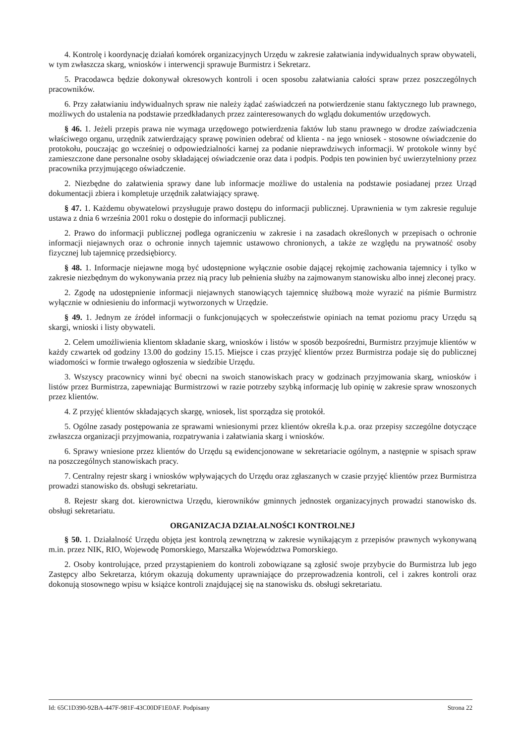4. Kontrolę i koordynację działań komórek organizacyjnych Urzędu w zakresie załatwiania indywidualnych spraw obywateli, w tym zwłaszcza skarg, wniosków i interwencji sprawuje Burmistrz i Sekretarz.
5. Pracodawca będzie dokonywał okresowych kontroli i ocen sposobu załatwiania całości spraw przez poszczególnych pracowników.
6. Przy załatwianiu indywidualnych spraw nie należy żądać zaświadczeń na potwierdzenie stanu faktycznego lub prawnego, możliwych do ustalenia na podstawie przedkładanych przez zainteresowanych do wglądu dokumentów urzędowych.
§ 46. 1. Jeżeli przepis prawa nie wymaga urzędowego potwierdzenia faktów lub stanu prawnego w drodze zaświadczenia właściwego organu, urzędnik zatwierdzający sprawę powinien odebrać od klienta - na jego wniosek - stosowne oświadczenie do protokołu, pouczając go wcześniej o odpowiedzialności karnej za podanie nieprawdziwych informacji. W protokole winny być zamieszczone dane personalne osoby składającej oświadczenie oraz data i podpis. Podpis ten powinien być uwierzytelniony przez pracownika przyjmującego oświadczenie.
2. Niezbędne do załatwienia sprawy dane lub informacje możliwe do ustalenia na podstawie posiadanej przez Urząd dokumentacji zbiera i kompletuje urzędnik załatwiający sprawę.
§ 47. 1. Każdemu obywatelowi przysługuje prawo dostępu do informacji publicznej. Uprawnienia w tym zakresie reguluje ustawa z dnia 6 września 2001 roku o dostępie do informacji publicznej.
2. Prawo do informacji publicznej podlega ograniczeniu w zakresie i na zasadach określonych w przepisach o ochronie informacji niejawnych oraz o ochronie innych tajemnic ustawowo chronionych, a także ze względu na prywatność osoby fizycznej lub tajemnicę przedsiębiorcy.
§ 48. 1. Informacje niejawne mogą być udostępnione wyłącznie osobie dającej rękojmię zachowania tajemnicy i tylko w zakresie niezbędnym do wykonywania przez nią pracy lub pełnienia służby na zajmowanym stanowisku albo innej zleconej pracy.
2. Zgodę na udostępnienie informacji niejawnych stanowiących tajemnicę służbową może wyrazić na piśmie Burmistrz wyłącznie w odniesieniu do informacji wytworzonych w Urzędzie.
§ 49. 1. Jednym ze źródeł informacji o funkcjonujących w społeczeństwie opiniach na temat poziomu pracy Urzędu są skargi, wnioski i listy obywateli.
2. Celem umożliwienia klientom składanie skarg, wniosków i listów w sposób bezpośredni, Burmistrz przyjmuje klientów w każdy czwartek od godziny 13.00 do godziny 15.15. Miejsce i czas przyjęć klientów przez Burmistrza podaje się do publicznej wiadomości w formie trwałego ogłoszenia w siedzibie Urzędu.
3. Wszyscy pracownicy winni być obecni na swoich stanowiskach pracy w godzinach przyjmowania skarg, wniosków i listów przez Burmistrza, zapewniając Burmistrzowi w razie potrzeby szybką informację lub opinię w zakresie spraw wnoszonych przez klientów.
4. Z przyjęć klientów składających skargę, wniosek, list sporządza się protokół.
5. Ogólne zasady postępowania ze sprawami wniesionymi przez klientów określa k.p.a. oraz przepisy szczególne dotyczące zwłaszcza organizacji przyjmowania, rozpatrywania i załatwiania skarg i wniosków.
6. Sprawy wniesione przez klientów do Urzędu są ewidencjonowane w sekretariacie ogólnym, a następnie w spisach spraw na poszczególnych stanowiskach pracy.
7. Centralny rejestr skarg i wniosków wpływających do Urzędu oraz zgłaszanych w czasie przyjęć klientów przez Burmistrza prowadzi stanowisko ds. obsługi sekretariatu.
8. Rejestr skarg dot. kierownictwa Urzędu, kierowników gminnych jednostek organizacyjnych prowadzi stanowisko ds. obsługi sekretariatu.
ORGANIZACJA DZIAŁALNOŚCI KONTROLNEJ
§ 50. 1. Działalność Urzędu objęta jest kontrolą zewnętrzną w zakresie wynikającym z przepisów prawnych wykonywaną m.in. przez NIK, RIO, Wojewodę Pomorskiego, Marszałka Województwa Pomorskiego.
2. Osoby kontrolujące, przed przystąpieniem do kontroli zobowiązane są zgłosić swoje przybycie do Burmistrza lub jego Zastępcy albo Sekretarza, którym okazują dokumenty uprawniające do przeprowadzenia kontroli, cel i zakres kontroli oraz dokonują stosownego wpisu w książce kontroli znajdującej się na stanowisku ds. obsługi sekretariatu.
Id: 65C1D390-92BA-447F-981F-43C00DF1E0AF. Podpisany Strona 22